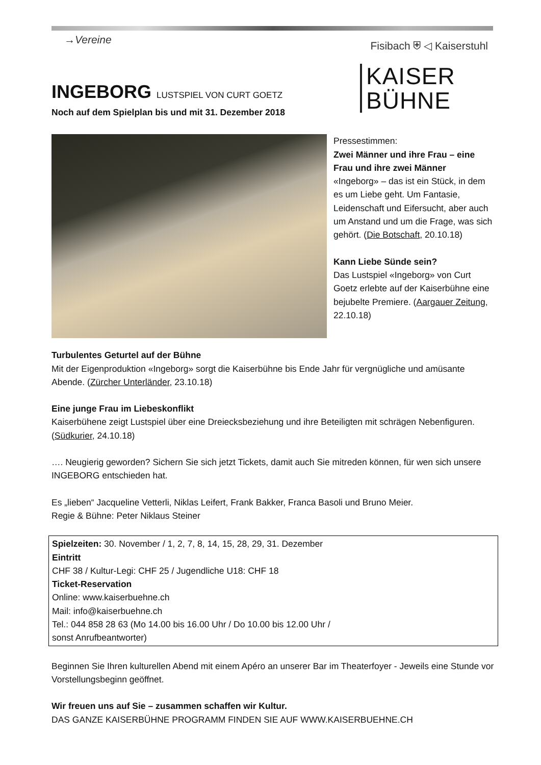→Vereine Fisibach ⛨ ◁ Kaiserstuhl
KAISER
BÜHNE
INGEBORG LUSTSPIEL VON CURT GOETZ
Noch auf dem Spielplan bis und mit 31. Dezember 2018
Pressestimmen:
Zwei Männer und ihre Frau – eine Frau und ihre zwei Männer
«Ingeborg» – das ist ein Stück, in dem es um Liebe geht. Um Fantasie, Leidenschaft und Eifersucht, aber auch um Anstand und um die Frage, was sich gehört. (Die Botschaft, 20.10.18)
Kann Liebe Sünde sein?
Das Lustspiel «Ingeborg» von Curt Goetz erlebte auf der Kaiserbühne eine bejubelte Premiere. (Aargauer Zeitung, 22.10.18)
Turbulentes Geturtel auf der Bühne
Mit der Eigenproduktion «Ingeborg» sorgt die Kaiserbühne bis Ende Jahr für vergnügliche und amüsante Abende. (Zürcher Unterländer, 23.10.18)
Eine junge Frau im Liebeskonflikt
Kaiserbühene zeigt Lustspiel über eine Dreiecksbeziehung und ihre Beteiligten mit schrägen Nebenfiguren. (Südkurier, 24.10.18)
…. Neugierig geworden? Sichern Sie sich jetzt Tickets, damit auch Sie mitreden können, für wen sich unsere INGEBORG entschieden hat.
Es „lieben“ Jacqueline Vetterli, Niklas Leifert, Frank Bakker, Franca Basoli und Bruno Meier.
Regie & Bühne: Peter Niklaus Steiner
Spielzeiten: 30. November / 1, 2, 7, 8, 14, 15, 28, 29, 31. Dezember
Eintritt
CHF 38 / Kultur-Legi: CHF 25 / Jugendliche U18: CHF 18
Ticket-Reservation
Online: www.kaiserbuehne.ch
Mail: info@kaiserbuehne.ch
Tel.: 044 858 28 63 (Mo 14.00 bis 16.00 Uhr / Do 10.00 bis 12.00 Uhr /
sonst Anrufbeantworter)
Beginnen Sie Ihren kulturellen Abend mit einem Apéro an unserer Bar im Theaterfoyer - Jeweils eine Stunde vor Vorstellungsbeginn geöffnet.
Wir freuen uns auf Sie – zusammen schaffen wir Kultur.
DAS GANZE KAISERBÜHNE PROGRAMM FINDEN SIE AUF WWW.KAISERBUEHNE.CH